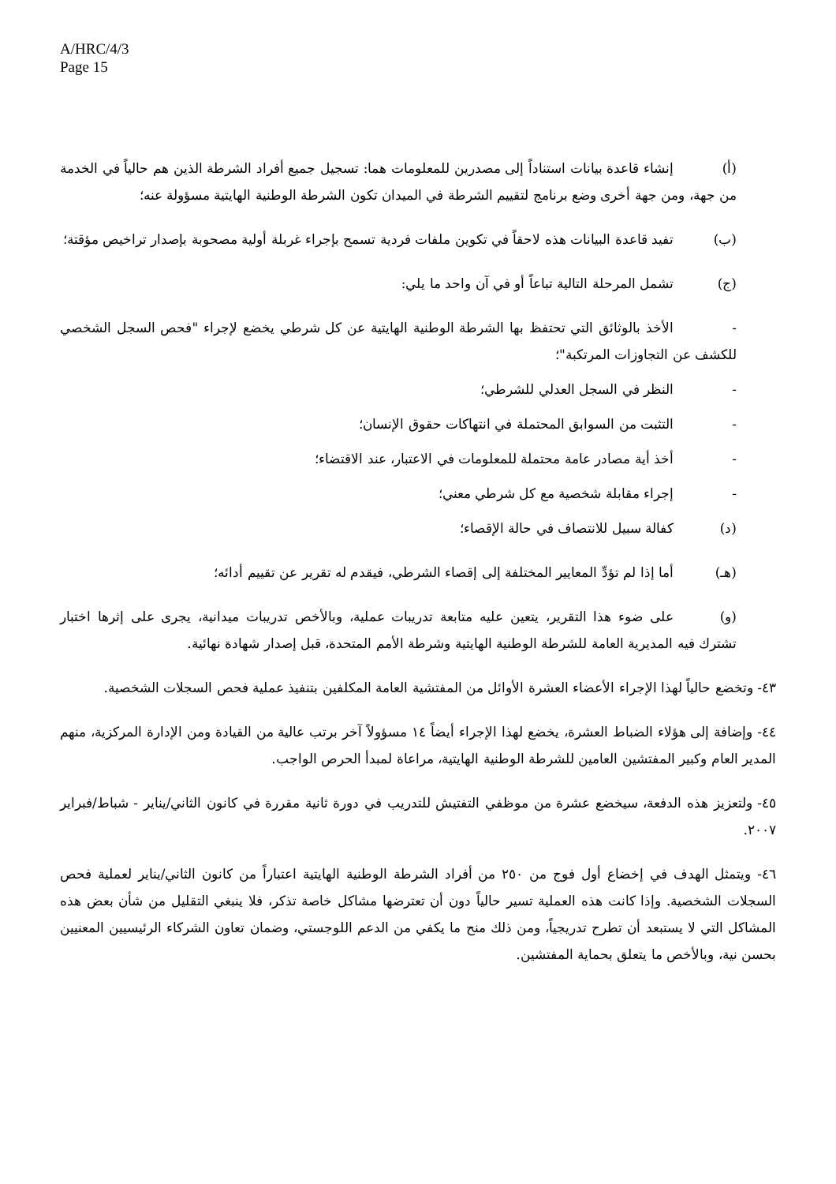A/HRC/4/3
Page 15
(أ) إنشاء قاعدة بيانات استناداً إلى مصدرين للمعلومات هما: تسجيل جميع أفراد الشرطة الذين هم حالياً في الخدمة من جهة، ومن جهة أخرى وضع برنامج لتقييم الشرطة في الميدان تكون الشرطة الوطنية الهايتية مسؤولة عنه؛
(ب) تفيد قاعدة البيانات هذه لاحقاً في تكوين ملفات فردية تسمح بإجراء غربلة أولية مصحوبة بإصدار تراخيص مؤقتة؛
(ج) تشمل المرحلة التالية تباعاً أو في آن واحد ما يلي:
- الأخذ بالوثائق التي تحتفظ بها الشرطة الوطنية الهايتية عن كل شرطي يخضع لإجراء "فحص السجل الشخصي للكشف عن التجاوزات المرتكبة"؛
- النظر في السجل العدلي للشرطي؛
- التثبت من السوابق المحتملة في انتهاكات حقوق الإنسان؛
- أخذ أية مصادر عامة محتملة للمعلومات في الاعتبار، عند الاقتضاء؛
- إجراء مقابلة شخصية مع كل شرطي معني؛
(د) كفالة سبيل للانتصاف في حالة الإقصاء؛
(هـ) أما إذا لم تؤدِّ المعايير المختلفة إلى إقصاء الشرطي، فيقدم له تقرير عن تقييم أدائه؛
(و) على ضوء هذا التقرير، يتعين عليه متابعة تدريبات عملية، وبالأخص تدريبات ميدانية، يجرى على إثرها اختبار تشترك فيه المديرية العامة للشرطة الوطنية الهايتية وشرطة الأمم المتحدة، قبل إصدار شهادة نهائية.
٤٣- وتخضع حالياً لهذا الإجراء الأعضاء العشرة الأوائل من المفتشية العامة المكلفين بتنفيذ عملية فحص السجلات الشخصية.
٤٤- وإضافة إلى هؤلاء الضباط العشرة، يخضع لهذا الإجراء أيضاً ١٤ مسؤولاً آخر برتب عالية من القيادة ومن الإدارة المركزية، منهم المدير العام وكبير المفتشين العامين للشرطة الوطنية الهايتية، مراعاة لمبدأ الحرص الواجب.
٤٥- ولتعزيز هذه الدفعة، سيخضع عشرة من موظفي التفتيش للتدريب في دورة ثانية مقررة في كانون الثاني/يناير - شباط/فبراير ٢٠٠٧.
٤٦- ويتمثل الهدف في إخضاع أول فوج من ٢٥٠ من أفراد الشرطة الوطنية الهايتية اعتباراً من كانون الثاني/يناير لعملية فحص السجلات الشخصية. وإذا كانت هذه العملية تسير حالياً دون أن تعترضها مشاكل خاصة تذكر، فلا ينبغي التقليل من شأن بعض هذه المشاكل التي لا يستبعد أن تطرح تدريجياً، ومن ذلك منح ما يكفي من الدعم اللوجستي، وضمان تعاون الشركاء الرئيسيين المعنيين بحسن نية، وبالأخص ما يتعلق بحماية المفتشين.